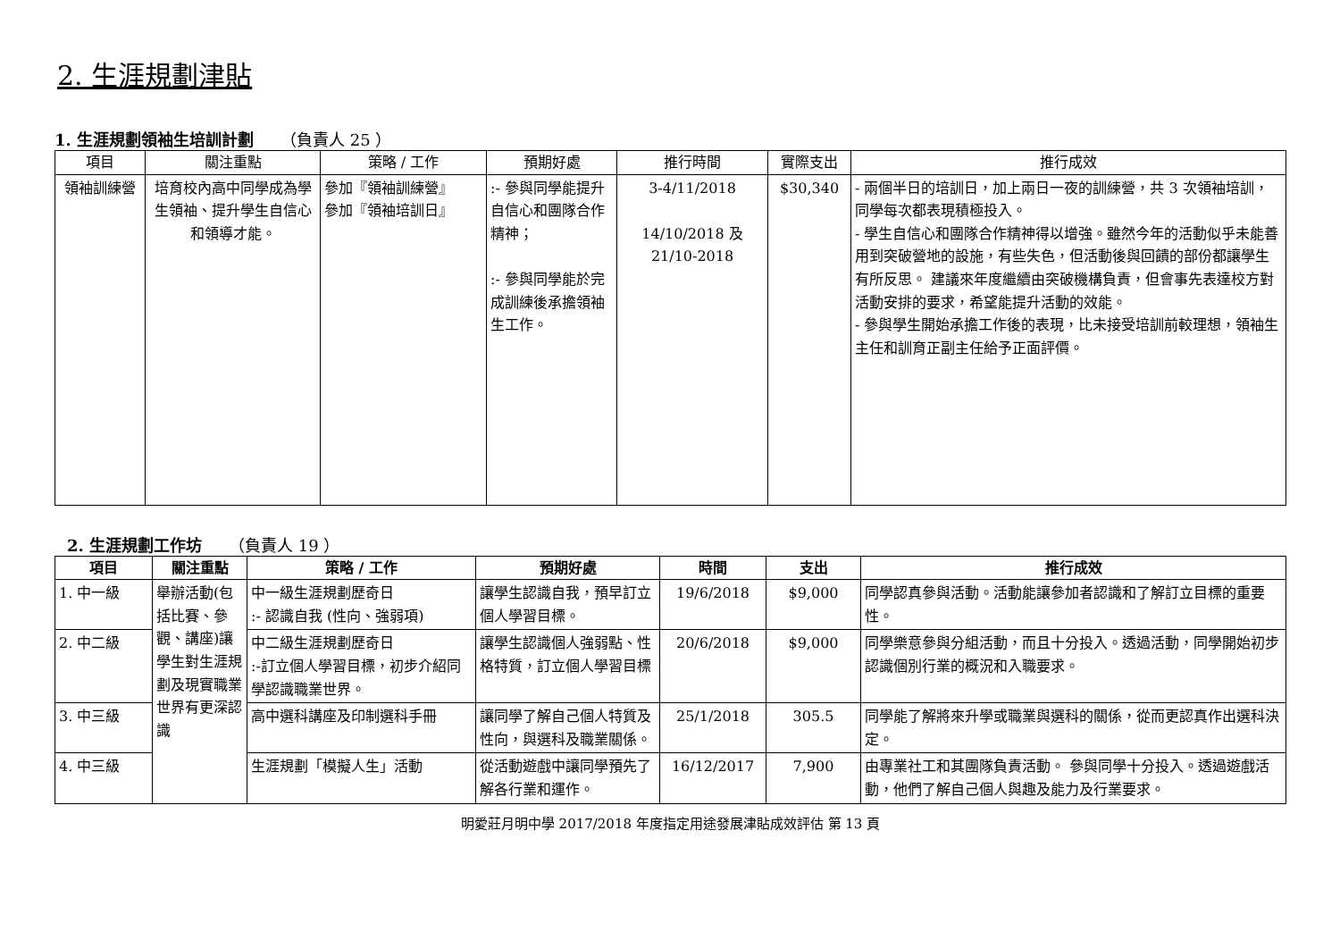2. 生涯規劃津貼
1. 生涯規劃領袖生培訓計劃 （負責人 25 ）
| 項目 | 關注重點 | 策略 / 工作 | 預期好處 | 推行時間 | 實際支出 | 推行成效 |
| --- | --- | --- | --- | --- | --- | --- |
| 領袖訓練營 | 培育校內高中同學成為學生領袖、提升學生自信心和領導才能。 | 參加『領袖訓練營』 參加『領袖培訓日』 | :- 參與同學能提升自信心和團隊合作精神； :- 參與同學能於完成訓練後承擔領袖生工作。 | 3-4/11/2018 14/10/2018 及 21/10-2018 | $30,340 | - 兩個半日的培訓日，加上兩日一夜的訓練營，共 3 次領袖培訓，同學每次都表現積極投入。 - 學生自信心和團隊合作精神得以增強。雖然今年的活動似乎未能善用到突破營地的設施，有些失色，但活動後與回饋的部份都讓學生有所反思。 建議來年度繼續由突破機構負責，但會事先表達校方對活動安排的要求，希望能提升活動的效能。 - 參與學生開始承擔工作後的表現，比未接受培訓前較理想，領袖生主任和訓育正副主任給予正面評價。 |
2. 生涯規劃工作坊 （負責人 19 ）
| 項目 | 關注重點 | 策略 / 工作 | 預期好處 | 時間 | 支出 | 推行成效 |
| --- | --- | --- | --- | --- | --- | --- |
| 1. 中一級 | 舉辦活動(包括比賽、參觀、講座)讓學生對生涯規劃及現實職業世界有更深認識 | 中一級生涯規劃歷奇日 :- 認識自我 (性向、強弱項) | 讓學生認識自我，預早訂立個人學習目標。 | 19/6/2018 | $9,000 | 同學認真參與活動。活動能讓參加者認識和了解訂立目標的重要性。 |
| 2. 中二級 | | 中二級生涯規劃歷奇日 :-訂立個人學習目標，初步介紹同學認識職業世界。 | 讓學生認識個人強弱點、性格特質，訂立個人學習目標 | 20/6/2018 | $9,000 | 同學樂意參與分組活動，而且十分投入。透過活動，同學開始初步認識個別行業的概況和入職要求。 |
| 3. 中三級 | | 高中選科講座及印制選科手冊 | 讓同學了解自己個人特質及性向，與選科及職業關係。 | 25/1/2018 | 305.5 | 同學能了解將來升學或職業與選科的關係，從而更認真作出選科決定。 |
| 4. 中三級 | | 生涯規劃「模擬人生」活動 | 從活動遊戲中讓同學預先了解各行業和運作。 | 16/12/2017 | 7,900 | 由專業社工和其團隊負責活動。 參與同學十分投入。透過遊戲活動，他們了解自己個人與趣及能力及行業要求。 |
明愛莊月明中學 2017/2018 年度指定用途發展津貼成效評估 第 13 頁